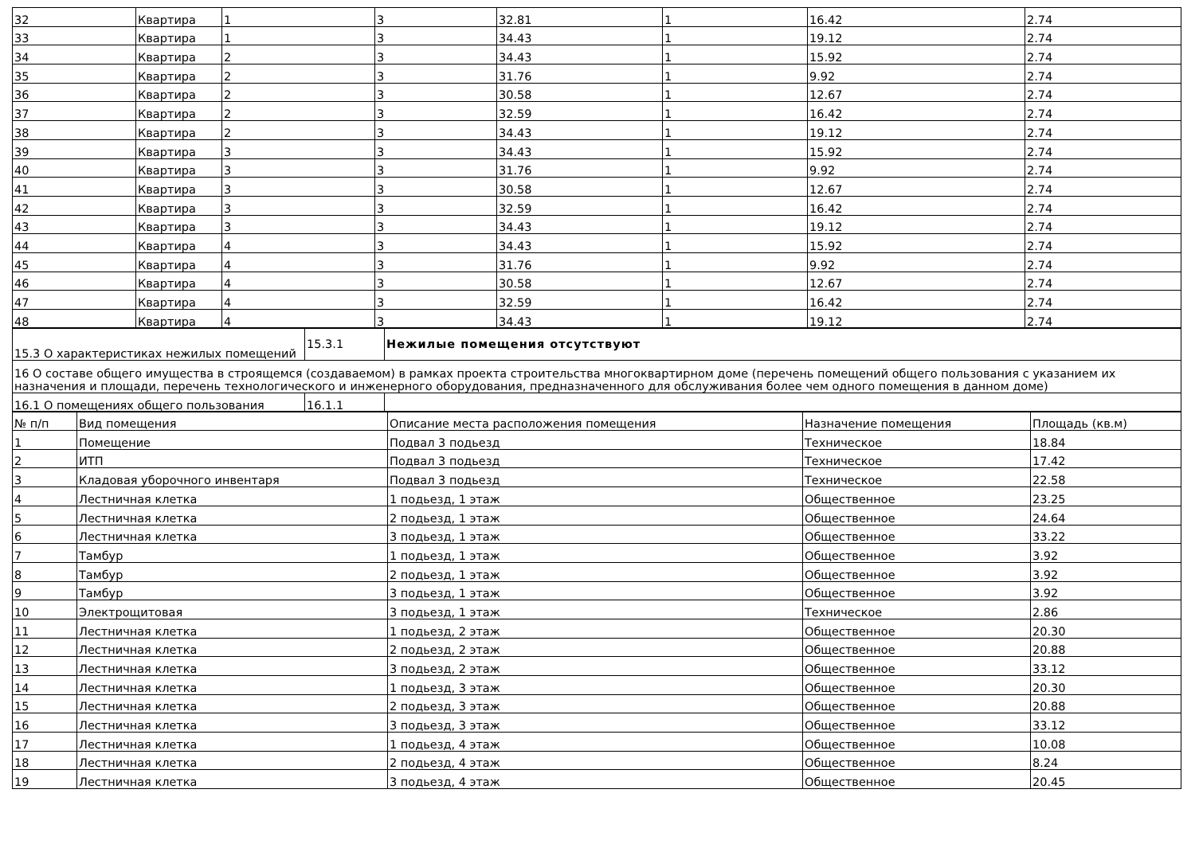| 32 | Квартира | 1 | 3 | 32.81 | 1 | 16.42 | 2.74 |
| 33 | Квартира | 1 | 3 | 34.43 | 1 | 19.12 | 2.74 |
| 34 | Квартира | 2 | 3 | 34.43 | 1 | 15.92 | 2.74 |
| 35 | Квартира | 2 | 3 | 31.76 | 1 | 9.92 | 2.74 |
| 36 | Квартира | 2 | 3 | 30.58 | 1 | 12.67 | 2.74 |
| 37 | Квартира | 2 | 3 | 32.59 | 1 | 16.42 | 2.74 |
| 38 | Квартира | 2 | 3 | 34.43 | 1 | 19.12 | 2.74 |
| 39 | Квартира | 3 | 3 | 34.43 | 1 | 15.92 | 2.74 |
| 40 | Квартира | 3 | 3 | 31.76 | 1 | 9.92 | 2.74 |
| 41 | Квартира | 3 | 3 | 30.58 | 1 | 12.67 | 2.74 |
| 42 | Квартира | 3 | 3 | 32.59 | 1 | 16.42 | 2.74 |
| 43 | Квартира | 3 | 3 | 34.43 | 1 | 19.12 | 2.74 |
| 44 | Квартира | 4 | 3 | 34.43 | 1 | 15.92 | 2.74 |
| 45 | Квартира | 4 | 3 | 31.76 | 1 | 9.92 | 2.74 |
| 46 | Квартира | 4 | 3 | 30.58 | 1 | 12.67 | 2.74 |
| 47 | Квартира | 4 | 3 | 32.59 | 1 | 16.42 | 2.74 |
| 48 | Квартира | 4 | 3 | 34.43 | 1 | 19.12 | 2.74 |
| 15.3 О характеристиках нежилых помещений | 15.3.1 | Нежилые помещения отсутствуют |
| 16 О составе общего имущества в строящемся (создаваемом) в рамках проекта строительства многоквартирном доме (перечень помещений общего пользования с указанием их назначения и площади, перечень технологического и инженерного оборудования, предназначенного для обслуживания более чем одного помещения в данном доме) | | |
| 16.1 О помещениях общего пользования | 16.1.1 | |
| № п/п | Вид помещения | Описание места расположения помещения | Назначение помещения | Площадь (кв.м) |
| --- | --- | --- | --- | --- |
| 1 | Помещение | Подвал 3 подьезд | Техническое | 18.84 |
| 2 | ИТП | Подвал 3 подьезд | Техническое | 17.42 |
| 3 | Кладовая уборочного инвентаря | Подвал 3 подьезд | Техническое | 22.58 |
| 4 | Лестничная клетка | 1 подьезд, 1 этаж | Общественное | 23.25 |
| 5 | Лестничная клетка | 2 подьезд, 1 этаж | Общественное | 24.64 |
| 6 | Лестничная клетка | 3 подьезд, 1 этаж | Общественное | 33.22 |
| 7 | Тамбур | 1 подьезд, 1 этаж | Общественное | 3.92 |
| 8 | Тамбур | 2 подьезд, 1 этаж | Общественное | 3.92 |
| 9 | Тамбур | 3 подьезд, 1 этаж | Общественное | 3.92 |
| 10 | Электрощитовая | 3 подьезд, 1 этаж | Техническое | 2.86 |
| 11 | Лестничная клетка | 1 подьезд, 2 этаж | Общественное | 20.30 |
| 12 | Лестничная клетка | 2 подьезд, 2 этаж | Общественное | 20.88 |
| 13 | Лестничная клетка | 3 подьезд, 2 этаж | Общественное | 33.12 |
| 14 | Лестничная клетка | 1 подьезд, 3 этаж | Общественное | 20.30 |
| 15 | Лестничная клетка | 2 подьезд, 3 этаж | Общественное | 20.88 |
| 16 | Лестничная клетка | 3 подьезд, 3 этаж | Общественное | 33.12 |
| 17 | Лестничная клетка | 1 подьезд, 4 этаж | Общественное | 10.08 |
| 18 | Лестничная клетка | 2 подьезд, 4 этаж | Общественное | 8.24 |
| 19 | Лестничная клетка | 3 подьезд, 4 этаж | Общественное | 20.45 |